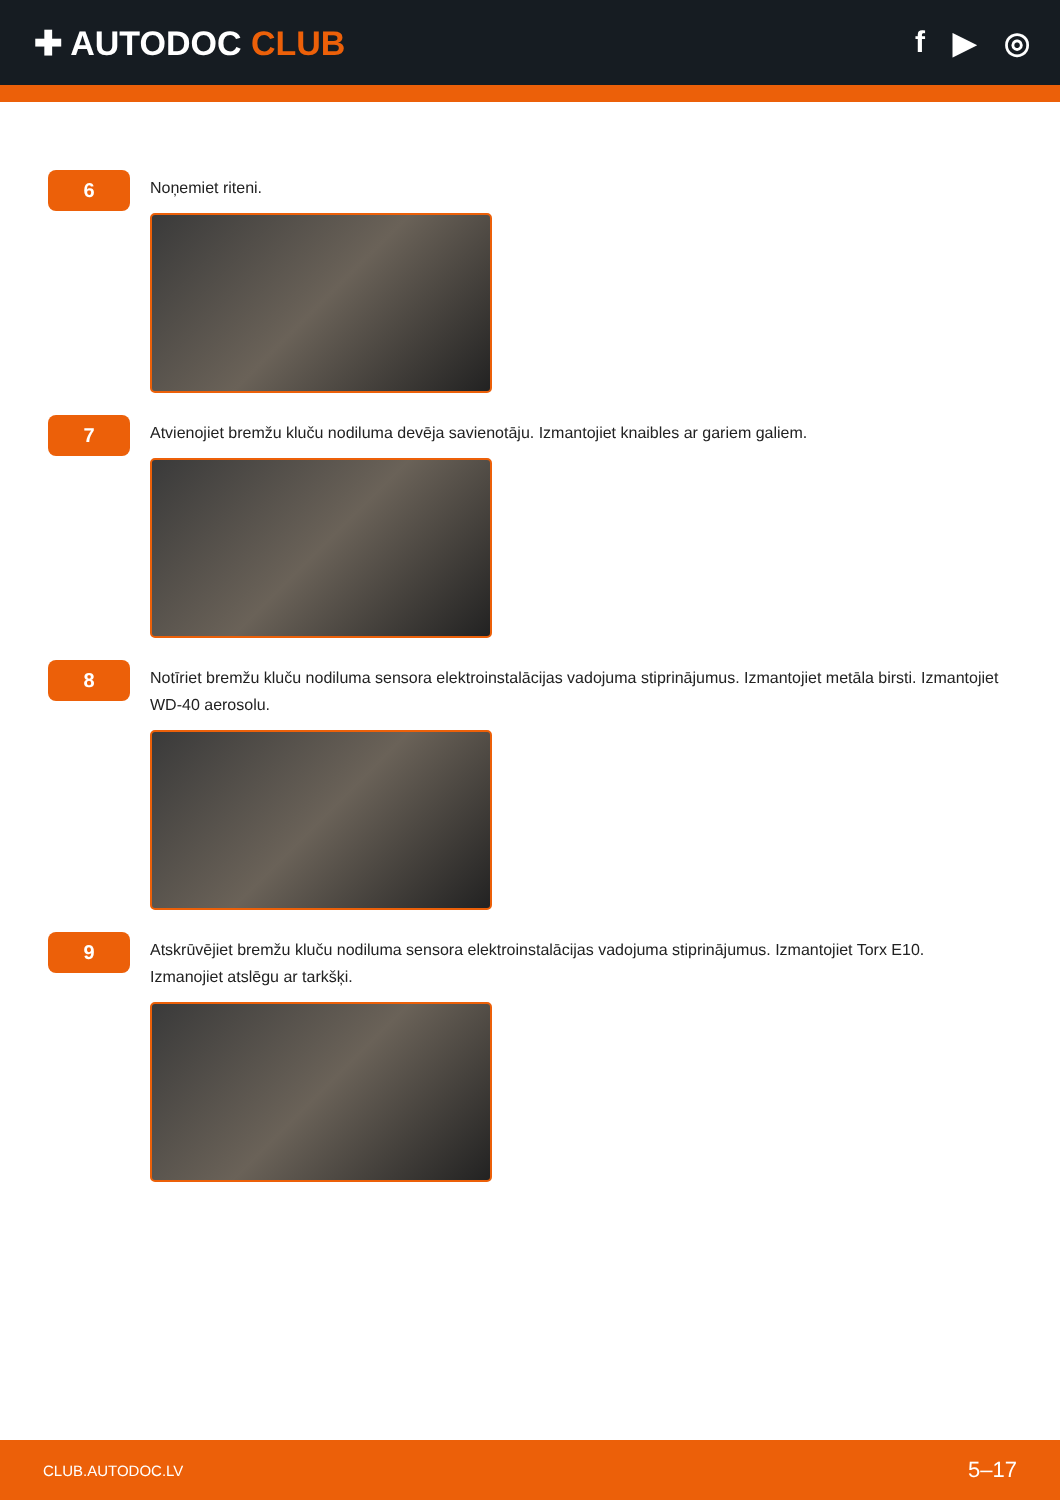✚ AUTODOC CLUB f ▶ ◎
6
Noņemiet riteni.
7
Atvienojiet bremžu kluču nodiluma devēja savienotāju. Izmantojiet knaibles ar gariem galiem.
8
Notīriet bremžu kluču nodiluma sensora elektroinstalācijas vadojuma stiprinājumus. Izmantojiet metāla birsti. Izmantojiet WD-40 aerosolu.
9
Atskrūvējiet bremžu kluču nodiluma sensora elektroinstalācijas vadojuma stiprinājumus. Izmantojiet Torx E10. Izmanojiet atslēgu ar tarkšķi.
CLUB.AUTODOC.LV 5–17